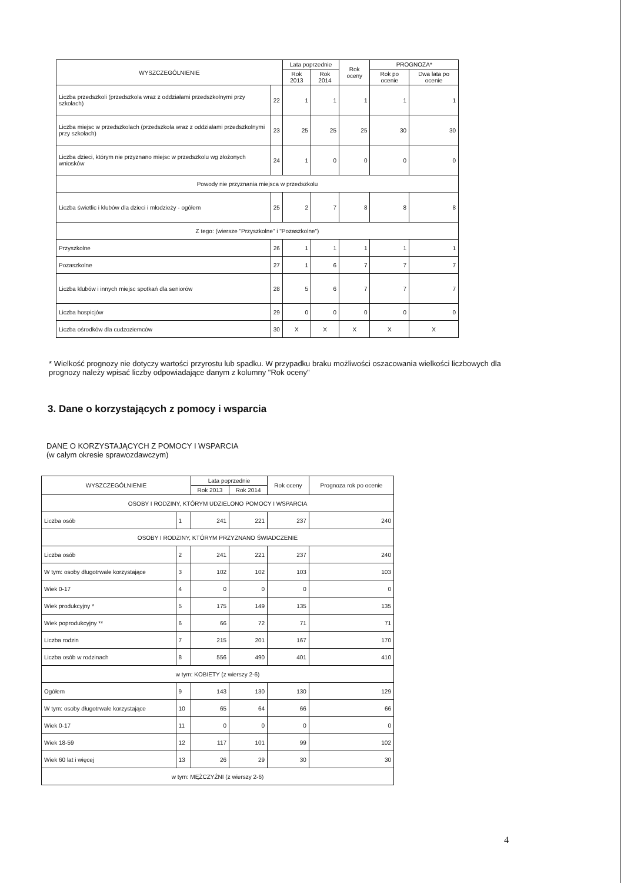| WYSZCZEGÓLNIENIE | | Lata poprzednie | | Rok oceny | PROGNOZA* | |
| --- | --- | --- | --- | --- | --- | --- |
| | | Rok 2013 | Rok 2014 | | Rok po ocenie | Dwa lata po ocenie |
| Liczba przedszkoli (przedszkola wraz z oddziałami przedszkolnymi przy szkołach) | 22 | 1 | 1 | 1 | 1 | 1 |
| Liczba miejsc w przedszkolach (przedszkola wraz z oddziałami przedszkolnymi przy szkołach) | 23 | 25 | 25 | 25 | 30 | 30 |
| Liczba dzieci, którym nie przyznano miejsc w przedszkolu wg złożonych wniosków | 24 | 1 | 0 | 0 | 0 | 0 |
| Powody nie przyznania miejsca w przedszkolu | | | | | | |
| Liczba świetlic i klubów dla dzieci i młodzieży - ogółem | 25 | 2 | 7 | 8 | 8 | 8 |
| Z tego: (wiersze "Przyszkolne" i "Pozaszkolne") | | | | | | |
| Przyszkolne | 26 | 1 | 1 | 1 | 1 | 1 |
| Pozaszkolne | 27 | 1 | 6 | 7 | 7 | 7 |
| Liczba klubów i innych miejsc spotkań dla seniorów | 28 | 5 | 6 | 7 | 7 | 7 |
| Liczba hospicjów | 29 | 0 | 0 | 0 | 0 | 0 |
| Liczba ośrodków dla cudzoziemców | 30 | X | X | X | X | X |
* Wielkość prognozy nie dotyczy wartości przyrostu lub spadku. W przypadku braku możliwości oszacowania wielkości liczbowych dla prognozy należy wpisać liczby odpowiadające danym z kolumny "Rok oceny"
3. Dane o korzystających z pomocy i wsparcia
DANE O KORZYSTAJĄCYCH Z POMOCY I WSPARCIA
(w całym okresie sprawozdawczym)
| WYSZCZEGÓLNIENIE | | Lata poprzednie | | Rok oceny | Prognoza rok po ocenie |
| --- | --- | --- | --- | --- | --- |
| | | Rok 2013 | Rok 2014 | | |
| OSOBY I RODZINY, KTÓRYM UDZIELONO POMOCY I WSPARCIA | | | | | |
| Liczba osób | 1 | 241 | 221 | 237 | 240 |
| OSOBY I RODZINY, KTÓRYM PRZYZNANO ŚWIADCZENIE | | | | | |
| Liczba osób | 2 | 241 | 221 | 237 | 240 |
| W tym: osoby długotrwale korzystające | 3 | 102 | 102 | 103 | 103 |
| Wiek 0-17 | 4 | 0 | 0 | 0 | 0 |
| Wiek produkcyjny * | 5 | 175 | 149 | 135 | 135 |
| Wiek poprodukcyjny ** | 6 | 66 | 72 | 71 | 71 |
| Liczba rodzin | 7 | 215 | 201 | 167 | 170 |
| Liczba osób w rodzinach | 8 | 556 | 490 | 401 | 410 |
| w tym: KOBIETY (z wierszy 2-6) | | | | | |
| Ogółem | 9 | 143 | 130 | 130 | 129 |
| W tym: osoby długotrwale korzystające | 10 | 65 | 64 | 66 | 66 |
| Wiek 0-17 | 11 | 0 | 0 | 0 | 0 |
| Wiek 18-59 | 12 | 117 | 101 | 99 | 102 |
| Wiek 60 lat i więcej | 13 | 26 | 29 | 30 | 30 |
| w tym: MĘŻCZYŹNI (z wierszy 2-6) | | | | | |
4